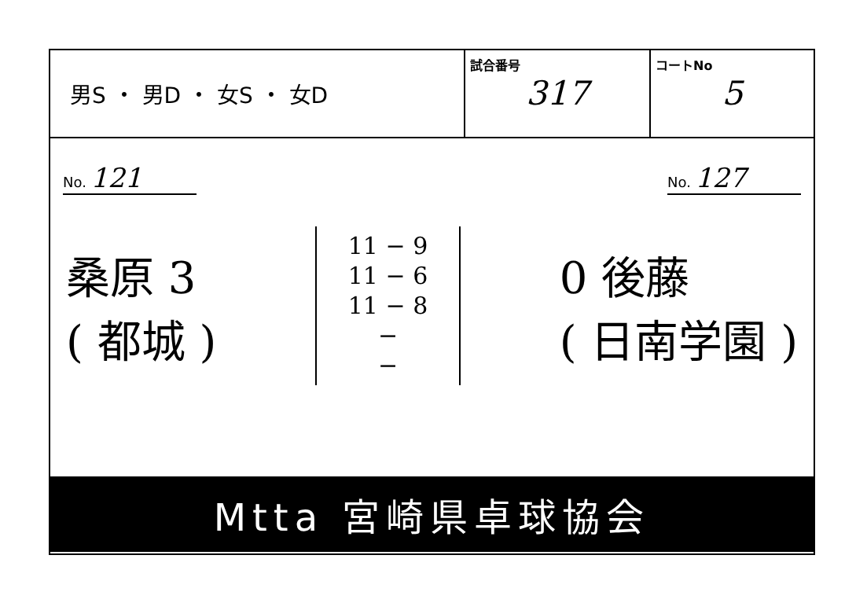男S ・ 男D ・ 女S ・ 女D
試合番号
317
コートNo
5
No. 121
No. 127
桑原 3
( 都城 )
11 − 9
11 − 6
11 − 8
−
−
0 後藤
( 日南学園 )
Mtta 宮崎県卓球協会